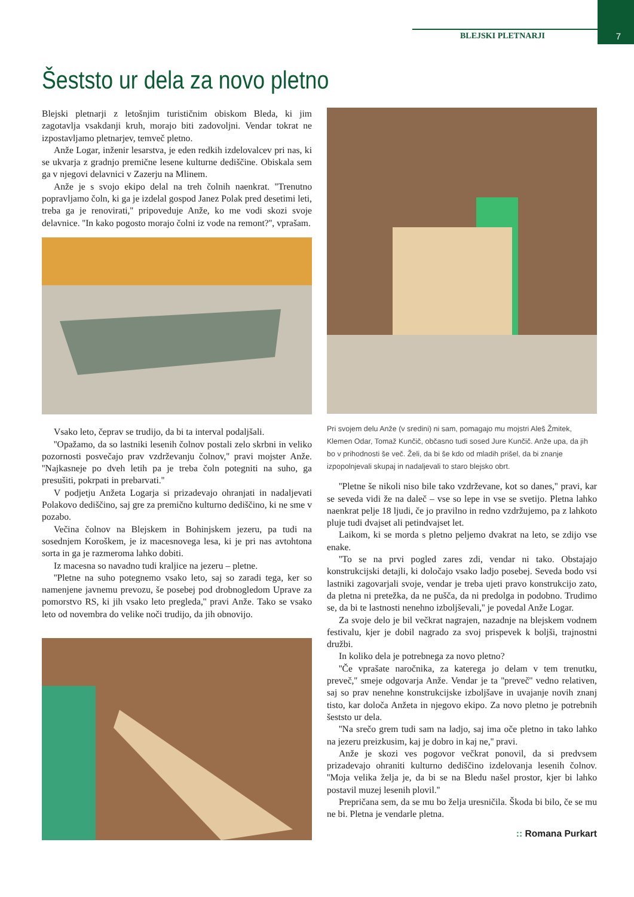BLEJSKI PLETNARJI 7
Šeststo ur dela za novo pletno
Blejski pletnarji z letošnjim turističnim obiskom Bleda, ki jim zagotavlja vsakdanji kruh, morajo biti zadovoljni. Vendar tokrat ne izpostavljamo pletnarjev, temveč pletno.
Anže Logar, inženir lesarstva, je eden redkih izdelovalcev pri nas, ki se ukvarja z gradnjo premične lesene kulturne dediščine. Obiskala sem ga v njegovi delavnici v Zazerju na Mlinem.
Anže je s svojo ekipo delal na treh čolnih naenkrat. ''Trenutno popravljamo čoln, ki ga je izdelal gospod Janez Polak pred desetimi leti, treba ga je renovirati,'' pripoveduje Anže, ko me vodi skozi svoje delavnice. ''In kako pogosto morajo čolni iz vode na remont?'', vprašam.
Vsako leto, čeprav se trudijo, da bi ta interval podaljšali.
''Opažamo, da so lastniki lesenih čolnov postali zelo skrbni in veliko pozornosti posvečajo prav vzdrževanju čolnov,'' pravi mojster Anže. ''Najkasneje po dveh letih pa je treba čoln potegniti na suho, ga presušiti, pokrpati in prebarvati.''
V podjetju Anžeta Logarja si prizadevajo ohranjati in nadaljevati Polakovo dediščino, saj gre za premično kulturno dediščino, ki ne sme v pozabo.
Večina čolnov na Blejskem in Bohinjskem jezeru, pa tudi na sosednjem Koroškem, je iz macesnovega lesa, ki je pri nas avtohtona sorta in ga je razmeroma lahko dobiti.
Iz macesna so navadno tudi kraljice na jezeru – pletne.
''Pletne na suho potegnemo vsako leto, saj so zaradi tega, ker so namenjene javnemu prevozu, še posebej pod drobnogledom Uprave za pomorstvo RS, ki jih vsako leto pregleda,'' pravi Anže. Tako se vsako leto od novembra do velike noči trudijo, da jih obnovijo.
Pri svojem delu Anže (v sredini) ni sam, pomagajo mu mojstri Aleš Žmitek, Klemen Odar, Tomaž Kunčič, občasno tudi sosed Jure Kunčič. Anže upa, da jih bo v prihodnosti še več. Želi, da bi še kdo od mladih prišel, da bi znanje izpopolnjevali skupaj in nadaljevali to staro blejsko obrt.
''Pletne še nikoli niso bile tako vzdrževane, kot so danes,'' pravi, kar se seveda vidi že na daleč – vse so lepe in vse se svetijo. Pletna lahko naenkrat pelje 18 ljudi, če jo pravilno in redno vzdržujemo, pa z lahkoto pluje tudi dvajset ali petindvajset let.
Laikom, ki se morda s pletno peljemo dvakrat na leto, se zdijo vse enake.
''To se na prvi pogled zares zdi, vendar ni tako. Obstajajo konstrukcijski detajli, ki določajo vsako ladjo posebej. Seveda bodo vsi lastniki zagovarjali svoje, vendar je treba ujeti pravo konstrukcijo zato, da pletna ni pretežka, da ne pušča, da ni predolga in podobno. Trudimo se, da bi te lastnosti nenehno izboljševali,'' je povedal Anže Logar.
Za svoje delo je bil večkrat nagrajen, nazadnje na blejskem vodnem festivalu, kjer je dobil nagrado za svoj prispevek k boljši, trajnostni družbi.
In koliko dela je potrebnega za novo pletno?
''Če vprašate naročnika, za katerega jo delam v tem trenutku, preveč,'' smeje odgovarja Anže. Vendar je ta ''preveč'' vedno relativen, saj so prav nenehne konstrukcijske izboljšave in uvajanje novih znanj tisto, kar določa Anžeta in njegovo ekipo. Za novo pletno je potrebnih šeststo ur dela.
''Na srečo grem tudi sam na ladjo, saj ima oče pletno in tako lahko na jezeru preizkusim, kaj je dobro in kaj ne,'' pravi.
Anže je skozi ves pogovor večkrat ponovil, da si predvsem prizadevajo ohraniti kulturno dediščino izdelovanja lesenih čolnov. ''Moja velika želja je, da bi se na Bledu našel prostor, kjer bi lahko postavil muzej lesenih plovil.''
Prepričana sem, da se mu bo želja uresničila. Škoda bi bilo, če se mu ne bi. Pletna je vendarle pletna.
:: Romana Purkart